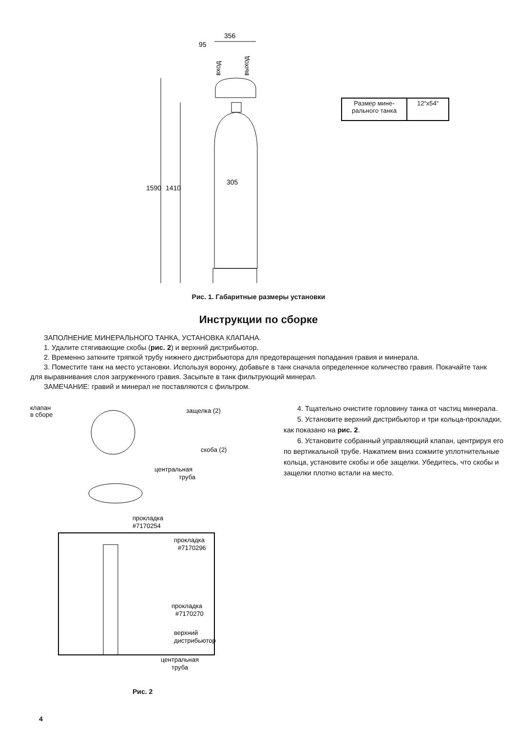356
95
вход
выход
1590
1410
305
| Размер мине- рального танка | 12“x54“ |
Рис. 1. Габаритные размеры установки
Инструкции по сборке
ЗАПОЛНЕНИЕ МИНЕРАЛЬНОГО ТАНКА, УСТАНОВКА КЛАПАНА.
1. Удалите стягивающие скобы (рис. 2) и верхний дистрибьютор.
2. Временно заткните тряпкой трубу нижнего дистрибьютора для предотвращения попадания гравия и минерала.
3. Поместите танк на место установки. Используя воронку, добавьте в танк сначала определенное количество гравия. Покачайте танк для выравнивания слоя загруженного гравия. Засыпьте в танк фильтрующий минерал.
ЗАМЕЧАНИЕ: гравий и минерал не поставляются с фильтром.
клапан
в сборе
защелка (2)
скоба (2)
центральная
труба
прокладка
#7170254
прокладка
#7170296
прокладка
#7170270
верхний
дистрибьютор
центральная
труба
Рис. 2
4. Тщательно очистите горловину танка от частиц минерала.
5. Установите верхний дистрибьютор и три кольца-прокладки, как показано на рис. 2.
6. Установите собранный управляющий клапан, центрируя его по вертикальной трубе. Нажатием вниз сожмите уплотнительные кольца, установите скобы и обе защелки. Убедитесь, что скобы и защелки плотно встали на место.
4